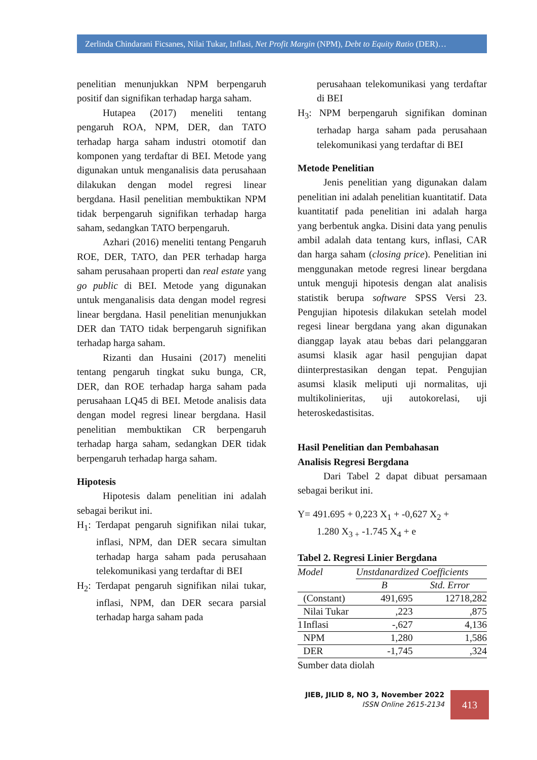Zerlinda Chindarani Ficsanes, Nilai Tukar, Inflasi, Net Profit Margin (NPM), Debt to Equity Ratio (DER)…
penelitian menunjukkan NPM berpengaruh positif dan signifikan terhadap harga saham.
Hutapea (2017) meneliti tentang pengaruh ROA, NPM, DER, dan TATO terhadap harga saham industri otomotif dan komponen yang terdaftar di BEI. Metode yang digunakan untuk menganalisis data perusahaan dilakukan dengan model regresi linear bergdana. Hasil penelitian membuktikan NPM tidak berpengaruh signifikan terhadap harga saham, sedangkan TATO berpengaruh.
Azhari (2016) meneliti tentang Pengaruh ROE, DER, TATO, dan PER terhadap harga saham perusahaan properti dan real estate yang go public di BEI. Metode yang digunakan untuk menganalisis data dengan model regresi linear bergdana. Hasil penelitian menunjukkan DER dan TATO tidak berpengaruh signifikan terhadap harga saham.
Rizanti dan Husaini (2017) meneliti tentang pengaruh tingkat suku bunga, CR, DER, dan ROE terhadap harga saham pada perusahaan LQ45 di BEI. Metode analisis data dengan model regresi linear bergdana. Hasil penelitian membuktikan CR berpengaruh terhadap harga saham, sedangkan DER tidak berpengaruh terhadap harga saham.
Hipotesis
Hipotesis dalam penelitian ini adalah sebagai berikut ini.
H<sub>1</sub>: Terdapat pengaruh signifikan nilai tukar, inflasi, NPM, dan DER secara simultan terhadap harga saham pada perusahaan telekomunikasi yang terdaftar di BEI
H<sub>2</sub>: Terdapat pengaruh signifikan nilai tukar, inflasi, NPM, dan DER secara parsial terhadap harga saham pada
perusahaan telekomunikasi yang terdaftar di BEI
H<sub>3</sub>: NPM berpengaruh signifikan dominan terhadap harga saham pada perusahaan telekomunikasi yang terdaftar di BEI
Metode Penelitian
Jenis penelitian yang digunakan dalam penelitian ini adalah penelitian kuantitatif. Data kuantitatif pada penelitian ini adalah harga yang berbentuk angka. Disini data yang penulis ambil adalah data tentang kurs, inflasi, CAR dan harga saham (closing price). Penelitian ini menggunakan metode regresi linear bergdana untuk menguji hipotesis dengan alat analisis statistik berupa software SPSS Versi 23. Pengujian hipotesis dilakukan setelah model regesi linear bergdana yang akan digunakan dianggap layak atau bebas dari pelanggaran asumsi klasik agar hasil pengujian dapat diinterprestasikan dengan tepat. Pengujian asumsi klasik meliputi uji normalitas, uji multikolinieritas, uji autokorelasi, uji heteroskedastisitas.
Hasil Penelitian dan Pembahasan
Analisis Regresi Bergdana
Dari Tabel 2 dapat dibuat persamaan sebagai berikut ini.
Y= 491.695 + 0,223 X<sub>1</sub> + -0,627 X<sub>2</sub> +
1.280 X<sub>3 +</sub> -1.745 X<sub>4</sub> + e
Tabel 2. Regresi Linier Bergdana
| Model | | Unstdanardized Coefficients | |
| | | B | Std. Error |
| | (Constant) | 491,695 | 12718,282 |
| | Nilai Tukar | ,223 | ,875 |
| 1 | Inflasi | -,627 | 4,136 |
| | NPM | 1,280 | 1,586 |
| | DER | -1,745 | ,324 |
Sumber data diolah
JIEB, JILID 8, NO 3, November 2022
ISSN Online 2615-2134
413